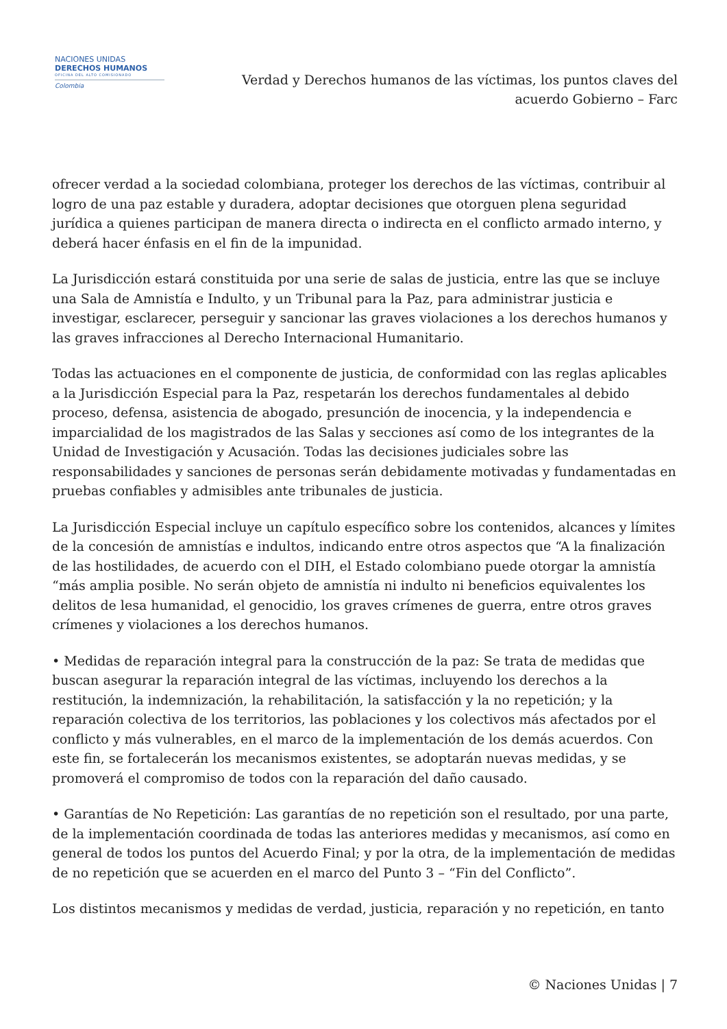NACIONES UNIDAS
DERECHOS HUMANOS
OFICINA DEL ALTO COMISIONADO
Colombia
Verdad y Derechos humanos de las víctimas, los puntos claves del acuerdo Gobierno – Farc
ofrecer verdad a la sociedad colombiana, proteger los derechos de las víctimas, contribuir al logro de una paz estable y duradera, adoptar decisiones que otorguen plena seguridad jurídica a quienes participan de manera directa o indirecta en el conflicto armado interno, y deberá hacer énfasis en el fin de la impunidad.
La Jurisdicción estará constituida por una serie de salas de justicia, entre las que se incluye una Sala de Amnistía e Indulto, y un Tribunal para la Paz, para administrar justicia e investigar, esclarecer, perseguir y sancionar las graves violaciones a los derechos humanos y las graves infracciones al Derecho Internacional Humanitario.
Todas las actuaciones en el componente de justicia, de conformidad con las reglas aplicables a la Jurisdicción Especial para la Paz, respetarán los derechos fundamentales al debido proceso, defensa, asistencia de abogado, presunción de inocencia, y la independencia e imparcialidad de los magistrados de las Salas y secciones así como de los integrantes de la Unidad de Investigación y Acusación. Todas las decisiones judiciales sobre las responsabilidades y sanciones de personas serán debidamente motivadas y fundamentadas en pruebas confiables y admisibles ante tribunales de justicia.
La Jurisdicción Especial incluye un capítulo específico sobre los contenidos, alcances y límites de la concesión de amnistías e indultos, indicando entre otros aspectos que “A la finalización de las hostilidades, de acuerdo con el DIH, el Estado colombiano puede otorgar la amnistía “más amplia posible. No serán objeto de amnistía ni indulto ni beneficios equivalentes los delitos de lesa humanidad, el genocidio, los graves crímenes de guerra, entre otros graves crímenes y violaciones a los derechos humanos.
• Medidas de reparación integral para la construcción de la paz: Se trata de medidas que buscan asegurar la reparación integral de las víctimas, incluyendo los derechos a la restitución, la indemnización, la rehabilitación, la satisfacción y la no repetición; y la reparación colectiva de los territorios, las poblaciones y los colectivos más afectados por el conflicto y más vulnerables, en el marco de la implementación de los demás acuerdos. Con este fin, se fortalecerán los mecanismos existentes, se adoptarán nuevas medidas, y se promoverá el compromiso de todos con la reparación del daño causado.
• Garantías de No Repetición: Las garantías de no repetición son el resultado, por una parte, de la implementación coordinada de todas las anteriores medidas y mecanismos, así como en general de todos los puntos del Acuerdo Final; y por la otra, de la implementación de medidas de no repetición que se acuerden en el marco del Punto 3 – “Fin del Conflicto”.
Los distintos mecanismos y medidas de verdad, justicia, reparación y no repetición, en tanto
© Naciones Unidas | 7